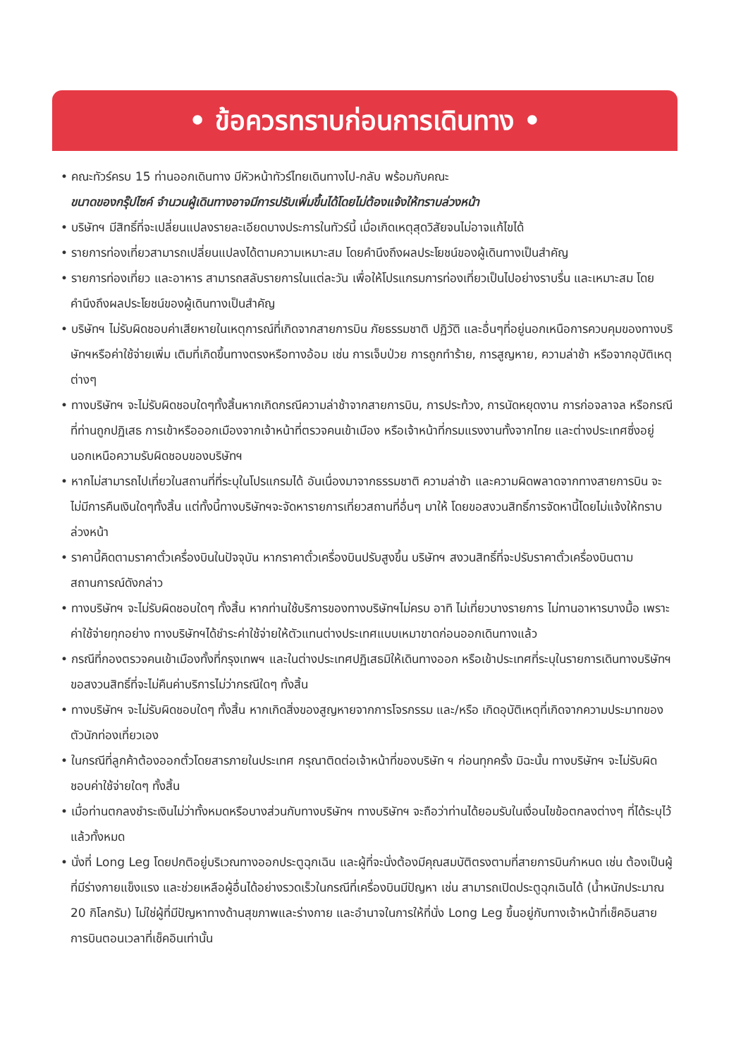• ข้อควรทราบก่อนการเดินทาง •
• คณะทัวร์ครบ 15 ท่านออกเดินทาง มีหัวหน้าทัวร์ไทยเดินทางไป-กลับ พร้อมกับคณะ
ขนาดของกรุ๊ปไซค์ จำนวนผู้เดินทางอาจมีการปรับเพิ่มขึ้นได้โดยไม่ต้องแจ้งให้ทราบล่วงหน้า
• บริษัทฯ มีสิทธิ์ที่จะเปลี่ยนแปลงรายละเอียดบางประการในทัวร์นี้ เมื่อเกิดเหตุสุดวิสัยจนไม่อาจแก้ไขได้
• รายการท่องเที่ยวสามารถเปลี่ยนแปลงได้ตามความเหมาะสม โดยคำนึงถึงผลประโยชน์ของผู้เดินทางเป็นสำคัญ
• รายการท่องเที่ยว และอาหาร สามารถสลับรายการในแต่ละวัน เพื่อให้โปรแกรมการท่องเที่ยวเป็นไปอย่างราบรื่น และเหมาะสม โดยคำนึงถึงผลประโยชน์ของผู้เดินทางเป็นสำคัญ
• บริษัทฯ ไม่รับผิดชอบค่าเสียหายในเหตุการณ์ที่เกิดจากสายการบิน ภัยธรรมชาติ ปฏิวัติ และอื่นๆที่อยู่นอกเหนือการควบคุมของทางบริษัทฯหรือค่าใช้จ่ายเพิ่ม เติมที่เกิดขึ้นทางตรงหรือทางอ้อม เช่น การเจ็บป่วย การถูกทำร้าย, การสูญหาย, ความล่าช้า หรือจากอุบัติเหตุต่างๆ
• ทางบริษัทฯ จะไม่รับผิดชอบใดๆทั้งสิ้นหากเกิดกรณีความล่าช้าจากสายการบิน, การประท้วง, การนัดหยุดงาน การก่อจลาจล หรือกรณีที่ท่านถูกปฏิเสธ การเข้าหรือออกเมืองจากเจ้าหน้าที่ตรวจคนเข้าเมือง หรือเจ้าหน้าที่กรมแรงงานทั้งจากไทย และต่างประเทศซึ่งอยู่นอกเหนือความรับผิดชอบของบริษัทฯ
• หากไม่สามารถไปเที่ยวในสถานที่ที่ระบุในโปรแกรมได้ อันเนื่องมาจากธรรมชาติ ความล่าช้า และความผิดพลาดจากทางสายการบิน จะไม่มีการคืนเงินใดๆทั้งสิ้น แต่ทั้งนี้ทางบริษัทฯจะจัดหารายการเที่ยวสถานที่อื่นๆ มาให้ โดยขอสงวนสิทธิ์การจัดหานี้โดยไม่แจ้งให้ทราบล่วงหน้า
• ราคานี้คิดตามราคาตั๋วเครื่องบินในปัจจุบัน หากราคาตั๋วเครื่องบินปรับสูงขึ้น บริษัทฯ สงวนสิทธิ์ที่จะปรับราคาตั๋วเครื่องบินตามสถานการณ์ดังกล่าว
• ทางบริษัทฯ จะไม่รับผิดชอบใดๆ ทั้งสิ้น หากท่านใช้บริการของทางบริษัทฯไม่ครบ อาทิ ไม่เที่ยวบางรายการ ไม่ทานอาหารบางมื้อ เพราะค่าใช้จ่ายทุกอย่าง ทางบริษัทฯได้ชำระค่าใช้จ่ายให้ตัวแทนต่างประเทศแบบเหมาขาดก่อนออกเดินทางแล้ว
• กรณีที่กองตรวจคนเข้าเมืองทั้งที่กรุงเทพฯ และในต่างประเทศปฏิเสธมิให้เดินทางออก หรือเข้าประเทศที่ระบุในรายการเดินทางบริษัทฯ ขอสงวนสิทธิ์ที่จะไม่คืนค่าบริการไม่ว่ากรณีใดๆ ทั้งสิ้น
• ทางบริษัทฯ จะไม่รับผิดชอบใดๆ ทั้งสิ้น หากเกิดสิ่งของสูญหายจากการโจรกรรม และ/หรือ เกิดอุบัติเหตุที่เกิดจากความประมาทของตัวนักท่องเที่ยวเอง
• ในกรณีที่ลูกค้าต้องออกตั๋วโดยสารภายในประเทศ กรุณาติดต่อเจ้าหน้าที่ของบริษัท ฯ ก่อนทุกครั้ง มิฉะนั้น ทางบริษัทฯ จะไม่รับผิดชอบค่าใช้จ่ายใดๆ ทั้งสิ้น
• เมื่อท่านตกลงชำระเงินไม่ว่าทั้งหมดหรือบางส่วนกับทางบริษัทฯ ทางบริษัทฯ จะถือว่าท่านได้ยอมรับในเงื่อนไขข้อตกลงต่างๆ ที่ได้ระบุไว้แล้วทั้งหมด
• นั่งที่ Long Leg โดยปกติอยู่บริเวณทางออกประตูฉุกเฉิน และผู้ที่จะนั่งต้องมีคุณสมบัติตรงตามที่สายการบินกำหนด เช่น ต้องเป็นผู้ที่มีร่างกายแข็งแรง และช่วยเหลือผู้อื่นได้อย่างรวดเร็วในกรณีที่เครื่องบินมีปัญหา เช่น สามารถเปิดประตูฉุกเฉินได้ (น้ำหนักประมาณ 20 กิโลกรัม) ไม่ใช่ผู้ที่มีปัญหาทางด้านสุขภาพและร่างกาย และอำนาจในการให้ที่นั่ง Long Leg ขึ้นอยู่กับทางเจ้าหน้าที่เช็คอินสายการบินตอนเวลาที่เช็คอินเท่านั้น